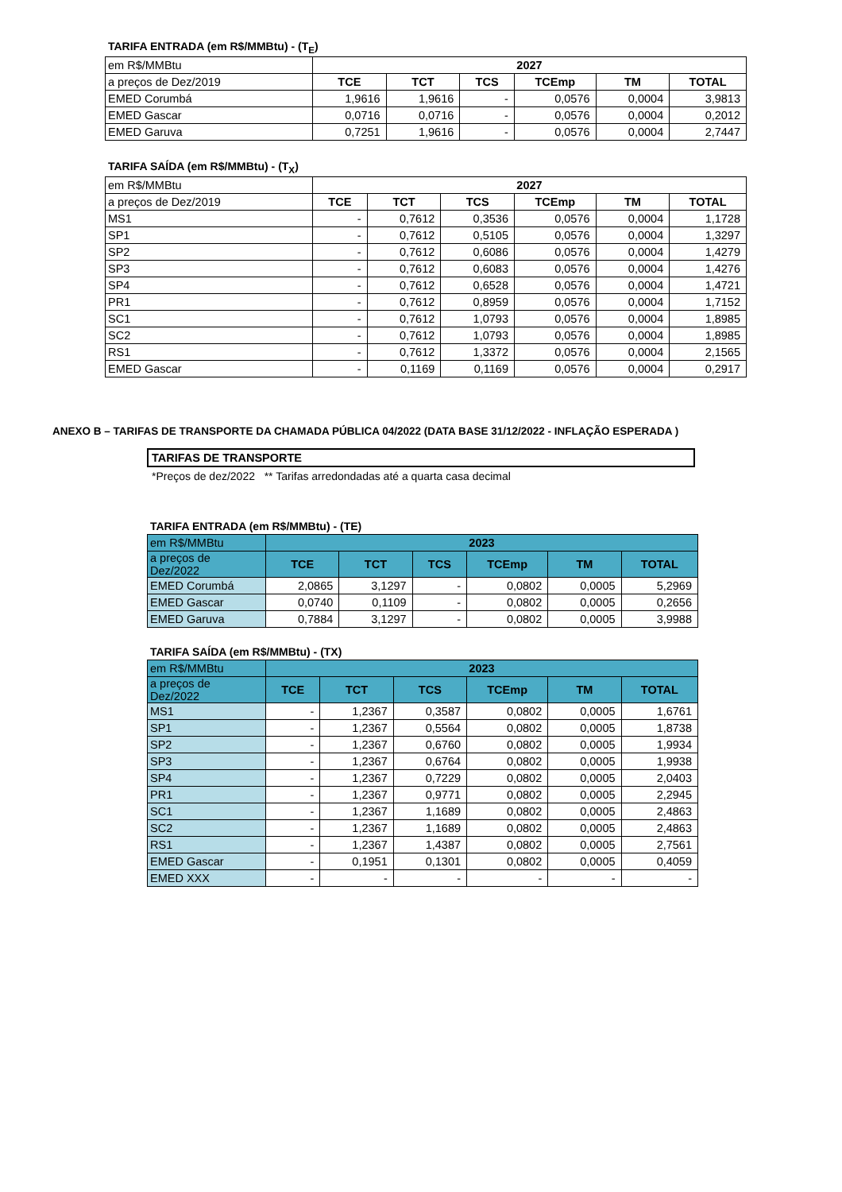TARIFA ENTRADA (em R$/MMBtu) - (T<sub>E</sub>)
| em R$/MMBtu | 2027 | | | | | |
| a preços de Dez/2019 | TCE | TCT | TCS | TCEmp | TM | TOTAL |
| EMED Corumbá | 1,9616 | 1,9616 | - | 0,0576 | 0,0004 | 3,9813 |
| EMED Gascar | 0,0716 | 0,0716 | - | 0,0576 | 0,0004 | 0,2012 |
| EMED Garuva | 0,7251 | 1,9616 | - | 0,0576 | 0,0004 | 2,7447 |
TARIFA SAÍDA (em R$/MMBtu) - (T<sub>X</sub>)
| em R$/MMBtu | 2027 | | | | | |
| a preços de Dez/2019 | TCE | TCT | TCS | TCEmp | TM | TOTAL |
| MS1 | - | 0,7612 | 0,3536 | 0,0576 | 0,0004 | 1,1728 |
| SP1 | - | 0,7612 | 0,5105 | 0,0576 | 0,0004 | 1,3297 |
| SP2 | - | 0,7612 | 0,6086 | 0,0576 | 0,0004 | 1,4279 |
| SP3 | - | 0,7612 | 0,6083 | 0,0576 | 0,0004 | 1,4276 |
| SP4 | - | 0,7612 | 0,6528 | 0,0576 | 0,0004 | 1,4721 |
| PR1 | - | 0,7612 | 0,8959 | 0,0576 | 0,0004 | 1,7152 |
| SC1 | - | 0,7612 | 1,0793 | 0,0576 | 0,0004 | 1,8985 |
| SC2 | - | 0,7612 | 1,0793 | 0,0576 | 0,0004 | 1,8985 |
| RS1 | - | 0,7612 | 1,3372 | 0,0576 | 0,0004 | 2,1565 |
| EMED Gascar | - | 0,1169 | 0,1169 | 0,0576 | 0,0004 | 0,2917 |
ANEXO B – TARIFAS DE TRANSPORTE DA CHAMADA PÚBLICA 04/2022 (DATA BASE 31/12/2022 - INFLAÇÃO ESPERADA )
TARIFAS DE TRANSPORTE
*Preços de dez/2022 ** Tarifas arredondadas até a quarta casa decimal
TARIFA ENTRADA (em R$/MMBtu) - (TE)
| em R$/MMBtu | 2023 | | | | | |
| a preços de Dez/2022 | TCE | TCT | TCS | TCEmp | TM | TOTAL |
| EMED Corumbá | 2,0865 | 3,1297 | - | 0,0802 | 0,0005 | 5,2969 |
| EMED Gascar | 0,0740 | 0,1109 | - | 0,0802 | 0,0005 | 0,2656 |
| EMED Garuva | 0,7884 | 3,1297 | - | 0,0802 | 0,0005 | 3,9988 |
TARIFA SAÍDA (em R$/MMBtu) - (TX)
| em R$/MMBtu | 2023 | | | | | |
| a preços de Dez/2022 | TCE | TCT | TCS | TCEmp | TM | TOTAL |
| MS1 | - | 1,2367 | 0,3587 | 0,0802 | 0,0005 | 1,6761 |
| SP1 | - | 1,2367 | 0,5564 | 0,0802 | 0,0005 | 1,8738 |
| SP2 | - | 1,2367 | 0,6760 | 0,0802 | 0,0005 | 1,9934 |
| SP3 | - | 1,2367 | 0,6764 | 0,0802 | 0,0005 | 1,9938 |
| SP4 | - | 1,2367 | 0,7229 | 0,0802 | 0,0005 | 2,0403 |
| PR1 | - | 1,2367 | 0,9771 | 0,0802 | 0,0005 | 2,2945 |
| SC1 | - | 1,2367 | 1,1689 | 0,0802 | 0,0005 | 2,4863 |
| SC2 | - | 1,2367 | 1,1689 | 0,0802 | 0,0005 | 2,4863 |
| RS1 | - | 1,2367 | 1,4387 | 0,0802 | 0,0005 | 2,7561 |
| EMED Gascar | - | 0,1951 | 0,1301 | 0,0802 | 0,0005 | 0,4059 |
| EMED XXX | - | - | - | - | - | - |